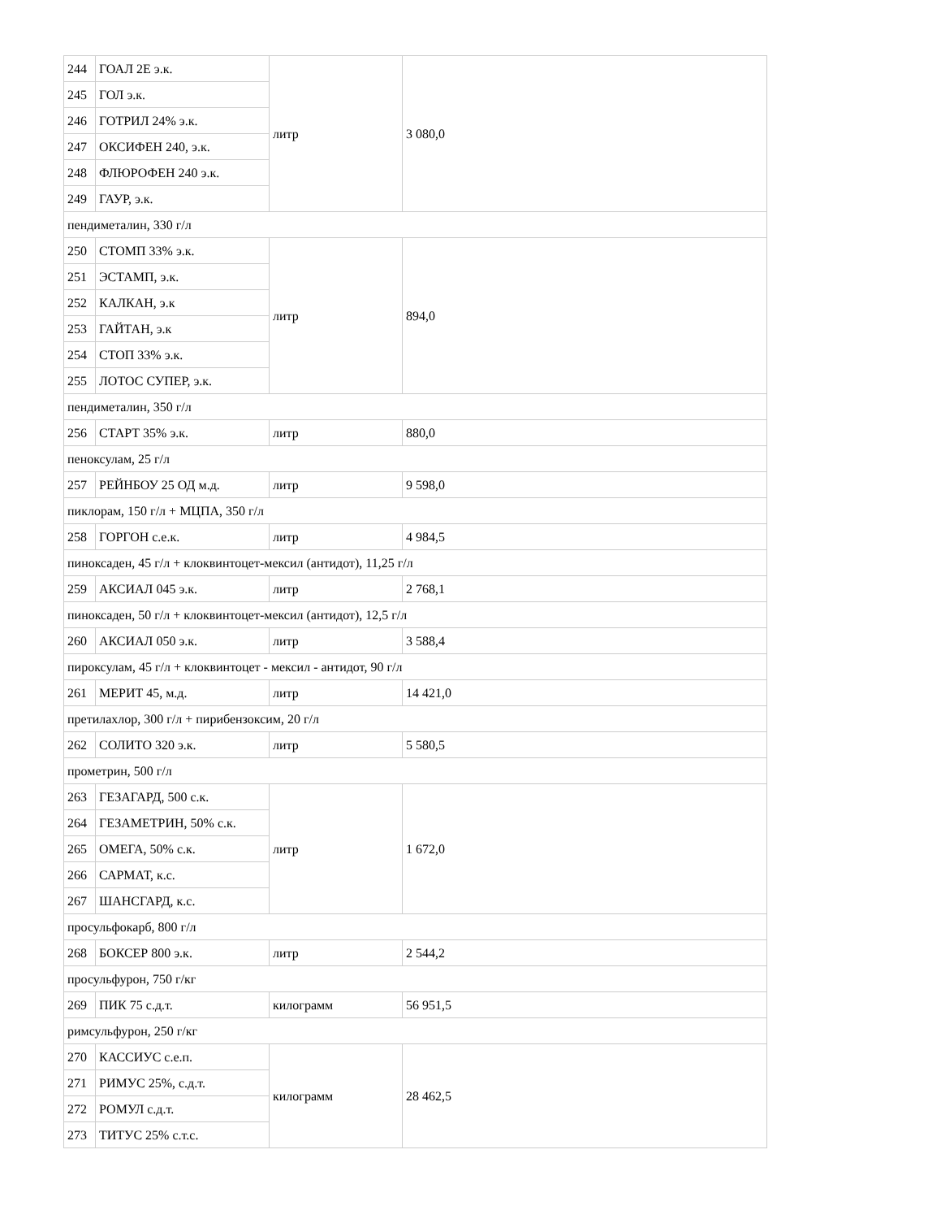| 244 | ГОАЛ 2Е э.к. | литр | 3 080,0 |
| 245 | ГОЛ э.к. | | |
| 246 | ГОТРИЛ 24% э.к. | | |
| 247 | ОКСИФЕН 240, э.к. | | |
| 248 | ФЛЮРОФЕН 240 э.к. | | |
| 249 | ГАУР, э.к. | | |
| пендиметалин, 330 г/л | | | |
| 250 | СТОМП 33% э.к. | литр | 894,0 |
| 251 | ЭСТАМП, э.к. | | |
| 252 | КАЛКАН, э.к | | |
| 253 | ГАЙТАН, э.к | | |
| 254 | СТОП 33% э.к. | | |
| 255 | ЛОТОС СУПЕР, э.к. | | |
| пендиметалин, 350 г/л | | | |
| 256 | СТАРТ 35% э.к. | литр | 880,0 |
| пеноксулам, 25 г/л | | | |
| 257 | РЕЙНБОУ 25 ОД м.д. | литр | 9 598,0 |
| пиклорам, 150 г/л + МЦПА, 350 г/л | | | |
| 258 | ГОРГОН с.е.к. | литр | 4 984,5 |
| пиноксаден, 45 г/л + клоквинтоцет-мексил (антидот), 11,25 г/л | | | |
| 259 | АКСИАЛ 045 э.к. | литр | 2 768,1 |
| пиноксаден, 50 г/л + клоквинтоцет-мексил (антидот), 12,5 г/л | | | |
| 260 | АКСИАЛ 050 э.к. | литр | 3 588,4 |
| пироксулам, 45 г/л + клоквинтоцет - мексил - антидот, 90 г/л | | | |
| 261 | МЕРИТ 45, м.д. | литр | 14 421,0 |
| претилахлор, 300 г/л + пирибензоксим, 20 г/л | | | |
| 262 | СОЛИТО 320 э.к. | литр | 5 580,5 |
| прометрин, 500 г/л | | | |
| 263 | ГЕЗАГАРД, 500 с.к. | литр | 1 672,0 |
| 264 | ГЕЗАМЕТРИН, 50% с.к. | | |
| 265 | ОМЕГА, 50% с.к. | | |
| 266 | САРМАТ, к.с. | | |
| 267 | ШАНСГАРД, к.с. | | |
| просульфокарб, 800 г/л | | | |
| 268 | БОКСЕР 800 э.к. | литр | 2 544,2 |
| просульфурон, 750 г/кг | | | |
| 269 | ПИК 75 с.д.т. | килограмм | 56 951,5 |
| римсульфурон, 250 г/кг | | | |
| 270 | КАССИУС с.е.п. | килограмм | 28 462,5 |
| 271 | РИМУС 25%, с.д.т. | | |
| 272 | РОМУЛ с.д.т. | | |
| 273 | ТИТУС 25% с.т.с. | | |